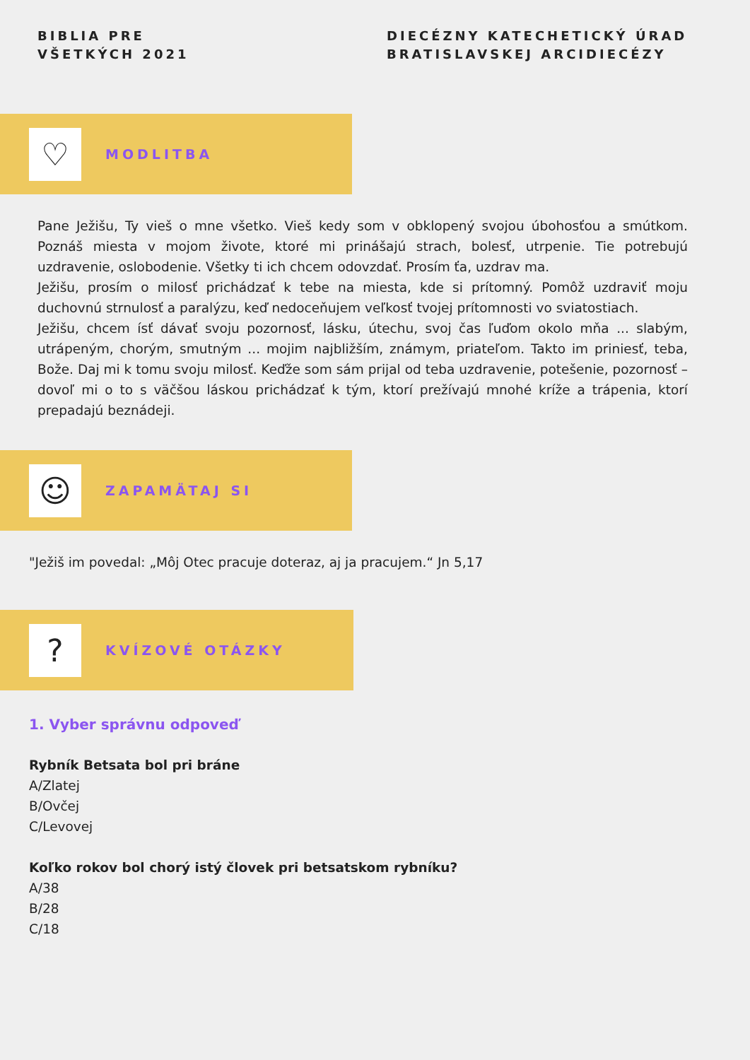BIBLIA PRE
VŠETKÝCH 2021
DIECÉZNY KATECHETICKÝ ÚRAD
BRATISLAVSKEJ ARCIDIECÉZY
♡
MODLITBA
Pane Ježišu, Ty vieš o mne všetko. Vieš kedy som v obklopený svojou úbohosťou a smútkom. Poznáš miesta v mojom živote, ktoré mi prinášajú strach, bolesť, utrpenie. Tie potrebujú uzdravenie, oslobodenie. Všetky ti ich chcem odovzdať. Prosím ťa, uzdrav ma.
Ježišu, prosím o milosť prichádzať k tebe na miesta, kde si prítomný. Pomôž uzdraviť moju duchovnú strnulosť a paralýzu, keď nedoceňujem veľkosť tvojej prítomnosti vo sviatostiach.
Ježišu, chcem ísť dávať svoju pozornosť, lásku, útechu, svoj čas ľuďom okolo mňa ... slabým, utrápeným, chorým, smutným ... mojim najbližším, známym, priateľom. Takto im priniesť, teba, Bože. Daj mi k tomu svoju milosť. Keďže som sám prijal od teba uzdravenie, potešenie, pozornosť – dovoľ mi o to s väčšou láskou prichádzať k tým, ktorí prežívajú mnohé kríže a trápenia, ktorí prepadajú beznádeji.
☺
ZAPAMÄTAJ SI
"Ježiš im povedal: „Môj Otec pracuje doteraz, aj ja pracujem.“ Jn 5,17
?
KVÍZOVÉ OTÁZKY
1. Vyber správnu odpoveď
Rybník Betsata bol pri bráne
A/Zlatej
B/Ovčej
C/Levovej
Koľko rokov bol chorý istý človek pri betsatskom rybníku?
A/38
B/28
C/18